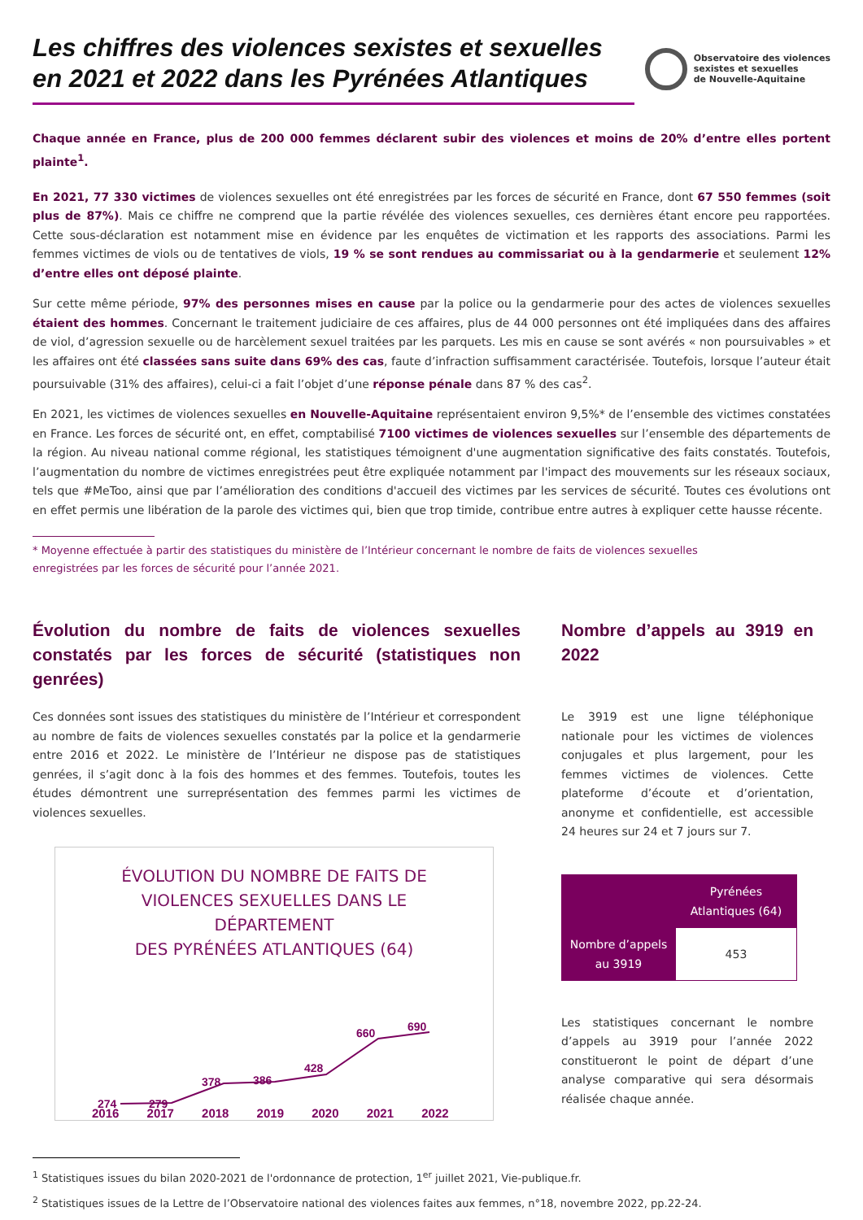Les chiffres des violences sexistes et sexuelles en 2021 et 2022 dans les Pyrénées Atlantiques
Observatoire des violences
sexistes et sexuelles
de Nouvelle-Aquitaine
Chaque année en France, plus de 200 000 femmes déclarent subir des violences et moins de 20% d’entre elles portent plainte<sup>1</sup>.
En 2021, 77 330 victimes de violences sexuelles ont été enregistrées par les forces de sécurité en France, dont 67 550 femmes (soit plus de 87%). Mais ce chiffre ne comprend que la partie révélée des violences sexuelles, ces dernières étant encore peu rapportées. Cette sous-déclaration est notamment mise en évidence par les enquêtes de victimation et les rapports des associations. Parmi les femmes victimes de viols ou de tentatives de viols, 19 % se sont rendues au commissariat ou à la gendarmerie et seulement 12% d’entre elles ont déposé plainte.
Sur cette même période, 97% des personnes mises en cause par la police ou la gendarmerie pour des actes de violences sexuelles étaient des hommes. Concernant le traitement judiciaire de ces affaires, plus de 44 000 personnes ont été impliquées dans des affaires de viol, d’agression sexuelle ou de harcèlement sexuel traitées par les parquets. Les mis en cause se sont avérés « non poursuivables » et les affaires ont été classées sans suite dans 69% des cas, faute d’infraction suffisamment caractérisée. Toutefois, lorsque l’auteur était poursuivable (31% des affaires), celui-ci a fait l’objet d’une réponse pénale dans 87 % des cas<sup>2</sup>.
En 2021, les victimes de violences sexuelles en Nouvelle-Aquitaine représentaient environ 9,5%* de l’ensemble des victimes constatées en France. Les forces de sécurité ont, en effet, comptabilisé 7100 victimes de violences sexuelles sur l’ensemble des départements de la région. Au niveau national comme régional, les statistiques témoignent d'une augmentation significative des faits constatés. Toutefois, l’augmentation du nombre de victimes enregistrées peut être expliquée notamment par l'impact des mouvements sur les réseaux sociaux, tels que #MeToo, ainsi que par l’amélioration des conditions d'accueil des victimes par les services de sécurité. Toutes ces évolutions ont en effet permis une libération de la parole des victimes qui, bien que trop timide, contribue entre autres à expliquer cette hausse récente.
* Moyenne effectuée à partir des statistiques du ministère de l’Intérieur concernant le nombre de faits de violences sexuelles
enregistrées par les forces de sécurité pour l’année 2021.
Évolution du nombre de faits de violences sexuelles constatés par les forces de sécurité (statistiques non genrées)
Ces données sont issues des statistiques du ministère de l’Intérieur et correspondent au nombre de faits de violences sexuelles constatés par la police et la gendarmerie entre 2016 et 2022. Le ministère de l’Intérieur ne dispose pas de statistiques genrées, il s’agit donc à la fois des hommes et des femmes. Toutefois, toutes les études démontrent une surreprésentation des femmes parmi les victimes de violences sexuelles.
ÉVOLUTION DU NOMBRE DE FAITS DE
VIOLENCES SEXUELLES DANS LE
DÉPARTEMENT
DES PYRÉNÉES ATLANTIQUES (64)
274
279
378
386
428
660
690
2016 2017 2018 2019 2020 2021 2022
Nombre d’appels au 3919 en 2022
Le 3919 est une ligne téléphonique nationale pour les victimes de violences conjugales et plus largement, pour les femmes victimes de violences. Cette plateforme d’écoute et d’orientation, anonyme et confidentielle, est accessible 24 heures sur 24 et 7 jours sur 7.
| | Pyrénées Atlantiques (64) |
| Nombre d’appels au 3919 | 453 |
Les statistiques concernant le nombre d’appels au 3919 pour l’année 2022 constitueront le point de départ d’une analyse comparative qui sera désormais réalisée chaque année.
<sup>1</sup> Statistiques issues du bilan 2020-2021 de l'ordonnance de protection, 1<sup>er</sup> juillet 2021, Vie-publique.fr.
<sup>2</sup> Statistiques issues de la Lettre de l’Observatoire national des violences faites aux femmes, n°18, novembre 2022, pp.22-24.